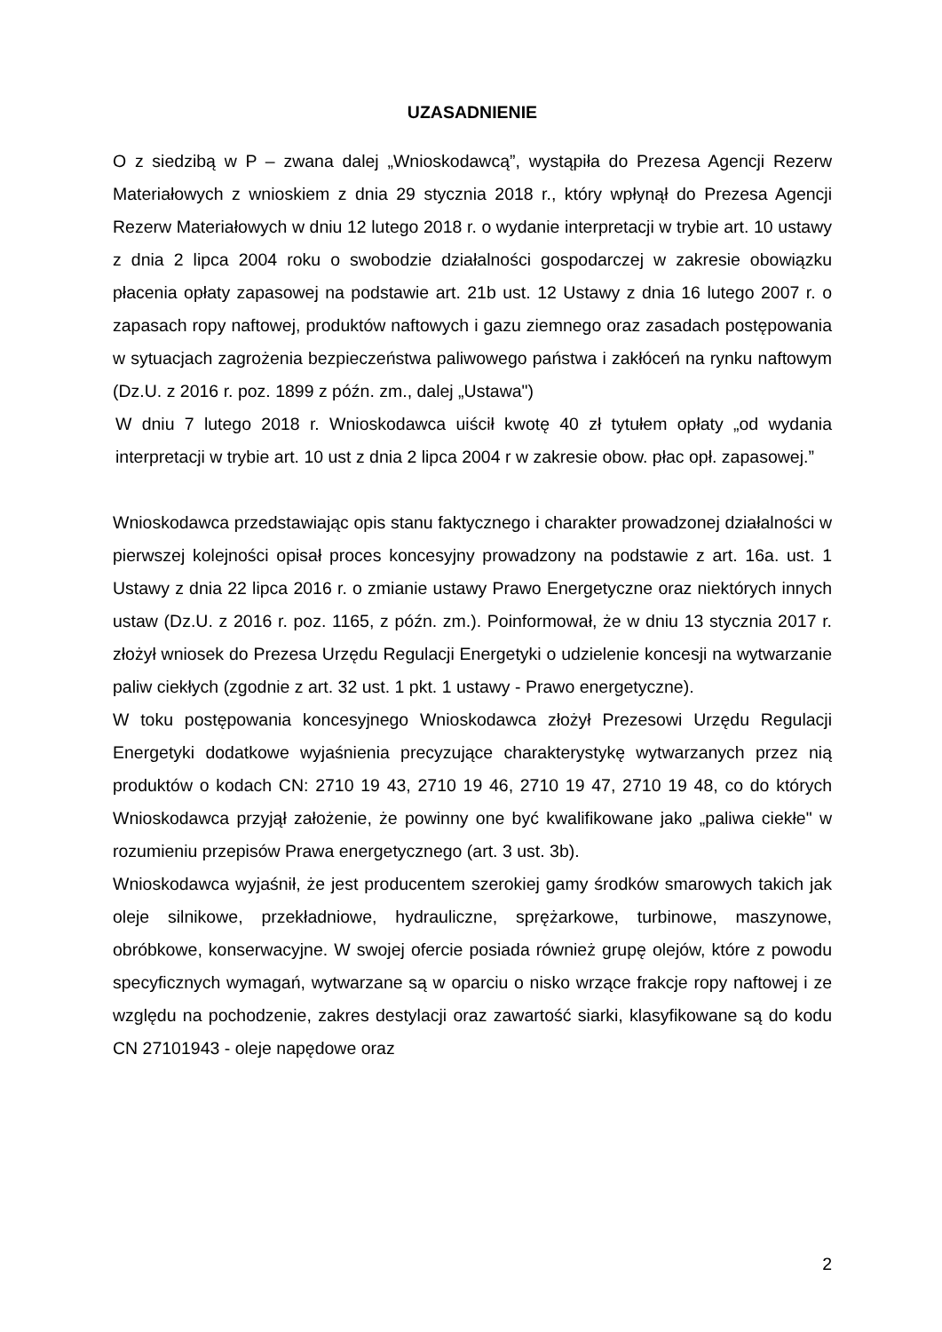UZASADNIENIE
O z siedzibą w P – zwana dalej „Wnioskodawcą”, wystąpiła do Prezesa Agencji Rezerw Materiałowych z wnioskiem z dnia 29 stycznia 2018 r., który wpłynął do Prezesa Agencji Rezerw Materiałowych w dniu 12 lutego 2018 r. o wydanie interpretacji w trybie art. 10 ustawy z dnia 2 lipca 2004 roku o swobodzie działalności gospodarczej w zakresie obowiązku płacenia opłaty zapasowej na podstawie art. 21b ust. 12 Ustawy z dnia 16 lutego 2007 r. o zapasach ropy naftowej, produktów naftowych i gazu ziemnego oraz zasadach postępowania w sytuacjach zagrożenia bezpieczeństwa paliwowego państwa i zakłóceń na rynku naftowym (Dz.U. z 2016 r. poz. 1899 z późn. zm., dalej „Ustawa")
W dniu 7 lutego 2018 r. Wnioskodawca uiścił kwotę 40 zł tytułem opłaty „od wydania interpretacji w trybie art. 10 ust z dnia 2 lipca 2004 r w zakresie obow. płac opł. zapasowej.”
Wnioskodawca przedstawiając opis stanu faktycznego i charakter prowadzonej działalności w pierwszej kolejności opisał proces koncesyjny prowadzony na podstawie z art. 16a. ust. 1 Ustawy z dnia 22 lipca 2016 r. o zmianie ustawy Prawo Energetyczne oraz niektórych innych ustaw (Dz.U. z 2016 r. poz. 1165, z późn. zm.). Poinformował, że w dniu 13 stycznia 2017 r. złożył wniosek do Prezesa Urzędu Regulacji Energetyki o udzielenie koncesji na wytwarzanie paliw ciekłych (zgodnie z art. 32 ust. 1 pkt. 1 ustawy - Prawo energetyczne).
W toku postępowania koncesyjnego Wnioskodawca złożył Prezesowi Urzędu Regulacji Energetyki dodatkowe wyjaśnienia precyzujące charakterystykę wytwarzanych przez nią produktów o kodach CN: 2710 19 43, 2710 19 46, 2710 19 47, 2710 19 48, co do których Wnioskodawca przyjął założenie, że powinny one być kwalifikowane jako „paliwa ciekłe" w rozumieniu przepisów Prawa energetycznego (art. 3 ust. 3b).
Wnioskodawca wyjaśnił, że jest producentem szerokiej gamy środków smarowych takich jak oleje silnikowe, przekładniowe, hydrauliczne, sprężarkowe, turbinowe, maszynowe, obróbkowe, konserwacyjne. W swojej ofercie posiada również grupę olejów, które z powodu specyficznych wymagań, wytwarzane są w oparciu o nisko wrzące frakcje ropy naftowej i ze względu na pochodzenie, zakres destylacji oraz zawartość siarki, klasyfikowane są do kodu CN 27101943 - oleje napędowe oraz
2